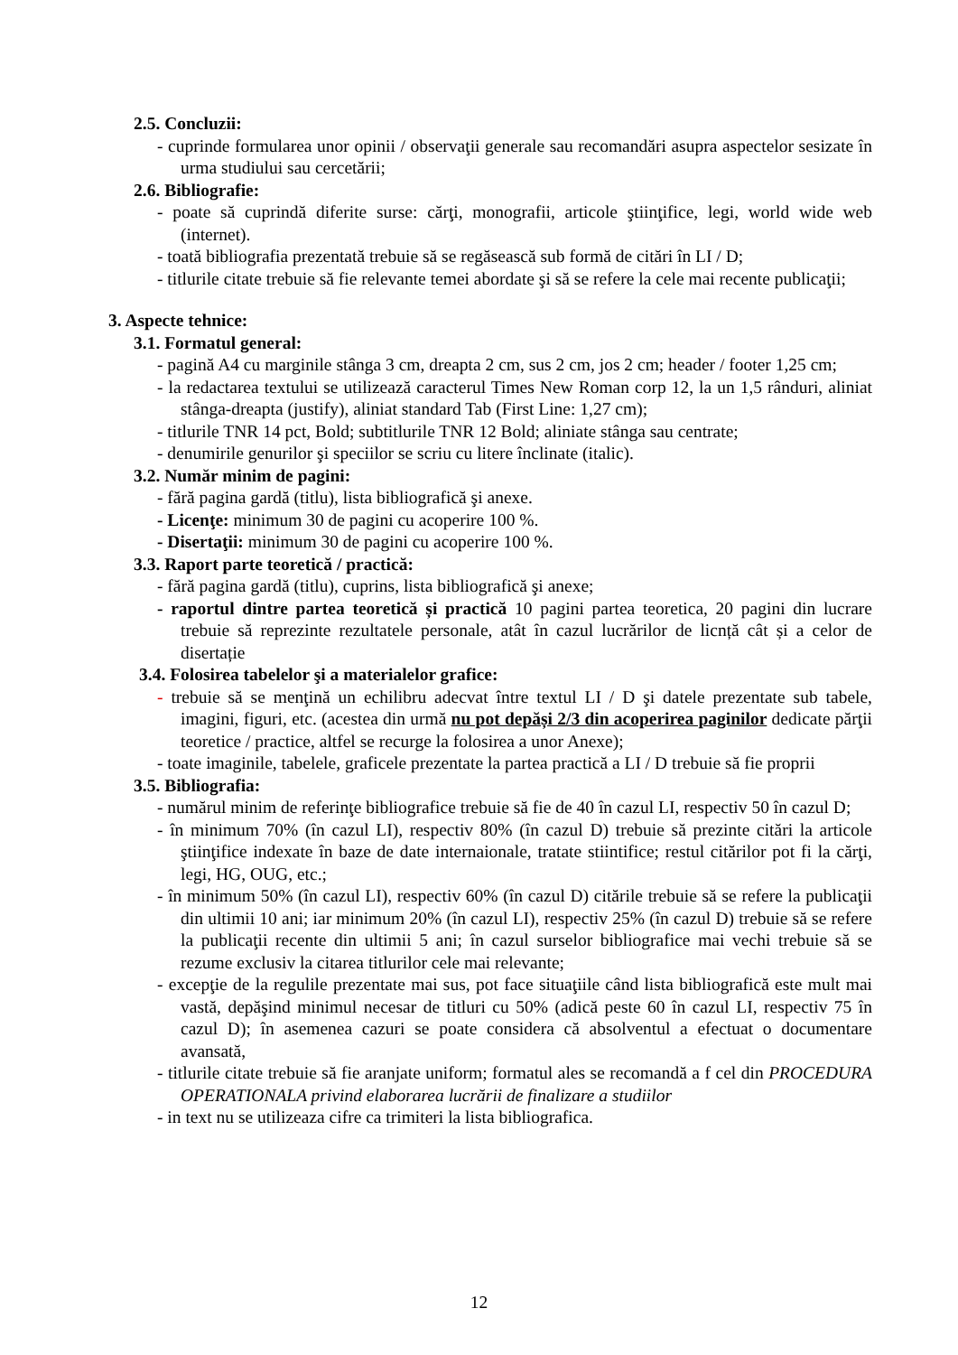2.5. Concluzii:
- cuprinde formularea unor opinii / observaţii generale sau recomandări asupra aspectelor sesizate în urma studiului sau cercetării;
2.6. Bibliografie:
- poate să cuprindă diferite surse: cărţi, monografii, articole ştiinţifice, legi, world wide web (internet).
- toată bibliografia prezentată trebuie să se regăsească sub formă de citări în LI / D;
- titlurile citate trebuie să fie relevante temei abordate şi să se refere la cele mai recente publicaţii;
3. Aspecte tehnice:
3.1. Formatul general:
- pagină A4 cu marginile stânga 3 cm, dreapta 2 cm, sus 2 cm, jos 2 cm; header / footer 1,25 cm;
- la redactarea textului se utilizează caracterul Times New Roman corp 12, la un 1,5 rânduri, aliniat stânga-dreapta (justify), aliniat standard Tab (First Line: 1,27 cm);
- titlurile TNR 14 pct, Bold; subtitlurile TNR 12 Bold; aliniate stânga sau centrate;
- denumirile genurilor şi speciilor se scriu cu litere înclinate (italic).
3.2. Număr minim de pagini:
- fără pagina gardă (titlu), lista bibliografică şi anexe.
- Licenţe: minimum 30 de pagini cu acoperire 100 %.
- Disertaţii: minimum 30 de pagini cu acoperire 100 %.
3.3. Raport parte teoretică / practică:
- fără pagina gardă (titlu), cuprins, lista bibliografică şi anexe;
- raportul dintre partea teoretică și practică 10 pagini partea teoretica, 20 pagini din lucrare trebuie să reprezinte rezultatele personale, atât în cazul lucrărilor de licnță cât și a celor de disertație
3.4. Folosirea tabelelor şi a materialelor grafice:
- trebuie să se menţină un echilibru adecvat între textul LI / D şi datele prezentate sub tabele, imagini, figuri, etc. (acestea din urmă nu pot depăși 2/3 din acoperirea paginilor dedicate părţii teoretice / practice, altfel se recurge la folosirea a unor Anexe);
- toate imaginile, tabelele, graficele prezentate la partea practică a LI / D trebuie să fie proprii
3.5. Bibliografia:
- numărul minim de referinţe bibliografice trebuie să fie de 40 în cazul LI, respectiv 50 în cazul D;
- în minimum 70% (în cazul LI), respectiv 80% (în cazul D) trebuie să prezinte citări la articole ştiinţifice indexate în baze de date internaionale, tratate stiintifice; restul citărilor pot fi la cărţi, legi, HG, OUG, etc.;
- în minimum 50% (în cazul LI), respectiv 60% (în cazul D) citările trebuie să se refere la publicaţii din ultimii 10 ani; iar minimum 20% (în cazul LI), respectiv 25% (în cazul D) trebuie să se refere la publicaţii recente din ultimii 5 ani; în cazul surselor bibliografice mai vechi trebuie să se rezume exclusiv la citarea titlurilor cele mai relevante;
- excepţie de la regulile prezentate mai sus, pot face situaţiile când lista bibliografică este mult mai vastă, depăşind minimul necesar de titluri cu 50% (adică peste 60 în cazul LI, respectiv 75 în cazul D); în asemenea cazuri se poate considera că absolventul a efectuat o documentare avansată,
- titlurile citate trebuie să fie aranjate uniform; formatul ales se recomandă a f cel din PROCEDURA OPERATIONALA privind elaborarea lucrării de finalizare a studiilor
- in text nu se utilizeaza cifre ca trimiteri la lista bibliografica.
12